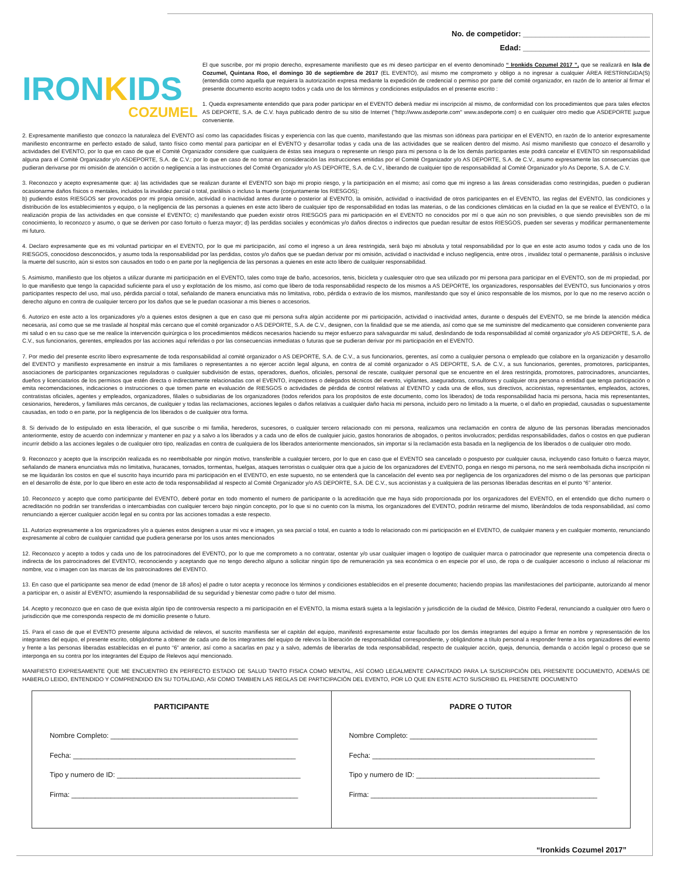No. de competidor: ______________________________
Edad: ______________________________
IRONKIDS
COZUMEL
El que suscribe, por mi propio derecho, expresamente manifiesto que es mi deseo participar en el evento denominado “ Ironkids Cozumel 2017 ”, que se realizará en Isla de Cozumel, Quintana Roo, el domingo 30 de septiembre de 2017 (EL EVENTO), así mismo me comprometo y obligo a no ingresar a cualquier ÁREA RESTRINGIDA(S) (entendida como aquella que requiera la autorización expresa mediante la expedición de credencial o permiso por parte del comité organizador, en razón de lo anterior al firmar el presente documento escrito acepto todos y cada uno de los términos y condiciones estipulados en el presente escrito :
1. Queda expresamente entendido que para poder participar en el EVENTO deberá mediar mi inscripción al mismo, de conformidad con los procedimientos que para tales efectos AS DEPORTE, S.A. de C.V. haya publicado dentro de su sitio de Internet ("http://www.asdeporte.com" www.asdeporte.com) o en cualquier otro medio que ASDEPORTE juzgue conveniente.
2. Expresamente manifiesto que conozco la naturaleza del EVENTO así como las capacidades físicas y experiencia con las que cuento, manifestando que las mismas son idóneas para participar en el EVENTO, en razón de lo anterior expresamente manifiesto encontrarme en perfecto estado de salud, tanto físico como mental para participar en el EVENTO y desarrollar todas y cada una de las actividades que se realicen dentro del mismo. Así mismo manifiesto que conozco el desarrollo y actividades del EVENTO, por lo que en caso de que el Comité Organizador considere que cualquiera de éstas sea insegura o represente un riesgo para mi persona o la de los demás participantes este podrá cancelar el EVENTO sin responsabilidad alguna para el Comité Organizador y/o ASDEPORTE, S.A. de C.V.; por lo que en caso de no tomar en consideración las instrucciones emitidas por el Comité Organizador y/o AS DEPORTE, S.A. de C.V., asumo expresamente las consecuencias que pudieran derivarse por mi omisión de atención o acción o negligencia a las instrucciones del Comité Organizador y/o AS DEPORTE, S.A. de C.V., liberando de cualquier tipo de responsabilidad al Comité Organizador y/o As Deporte, S.A. de C.V.
3. Reconozco y acepto expresamente que: a) las actividades que se realizan durante el EVENTO son bajo mi propio riesgo, y la participación en el mismo; así como que mi ingreso a las áreas consideradas como restringidas, pueden o pudieran ocasionarme daños físicos o mentales, incluidos la invalidez parcial o total, parálisis o incluso la muerte (conjuntamente los RIESGOS);
b) pudiendo estos RIESGOS ser provocados por mi propia omisión, actividad o inactividad antes durante o posterior al EVENTO, la omisión, actividad o inactividad de otros participantes en el EVENTO, las reglas del EVENTO, las condiciones y distribución de los establecimientos y equipo, o la negligencia de las personas a quienes en este acto libero de cualquier tipo de responsabilidad en todas las materias, o de las condiciones climáticas en la ciudad en la que se realice el EVENTO, o la realización propia de las actividades en que consiste el EVENTO; c) manifestando que pueden existir otros RIESGOS para mi participación en el EVENTO no conocidos por mí o que aún no son previsibles, o que siendo previsibles son de mi conocimiento, lo reconozco y asumo, o que se deriven por caso fortuito o fuerza mayor; d) las perdidas sociales y económicas y/o daños directos o indirectos que puedan resultar de estos RIESGOS, pueden ser severas y modificar permanentemente mi futuro.
4. Declaro expresamente que es mi voluntad participar en el EVENTO, por lo que mi participación, así como el ingreso a un área restringida, será bajo mi absoluta y total responsabilidad por lo que en este acto asumo todos y cada uno de los RIESGOS, conocidoso desconocidos, y asumo toda la responsabilidad por las perdidas, costos y/o daños que se puedan derivar por mi omisión, actividad o inactividad e incluso negligencia, entre otros , invalidez total o permanente, parálisis o inclusive la muerte del suscrito, aún si estos son causados en todo o en parte por la negligencia de las personas a quienes en este acto libero de cualquier responsabilidad.
5. Asimismo, manifiesto que los objetos a utilizar durante mi participación en el EVENTO, tales como traje de baño, accesorios, tenis, bicicleta y cualesquier otro que sea utilizado por mi persona para participar en el EVENTO, son de mi propiedad, por lo que manifiesto que tengo la capacidad suficiente para el uso y explotación de los mismo, así como que libero de toda responsabilidad respecto de los mismos a AS DEPORTE, los organizadores, responsables del EVENTO, sus funcionarios y otros participantes respecto del uso, mal uso, pérdida parcial o total, señalando de manera enunciativa más no limitativa, robo, pérdida o extravío de los mismos, manifestando que soy el único responsable de los mismos, por lo que no me reservo acción o derecho alguno en contra de cualquier tercero por los daños que se le puedan ocasionar a mis bienes o accesorios.
6. Autorizo en este acto a los organizadores y/o a quienes estos designen a que en caso que mi persona sufra algún accidente por mi participación, actividad o inactividad antes, durante o después del EVENTO, se me brinde la atención médica necesaria, así como que se me traslade al hospital más cercano que el comité organizador o AS DEPORTE, S.A. de C.V., designen, con la finalidad que se me atienda, así como que se me suministre del medicamento que consideren conveniente para mi salud o en su caso que se me realice la intervención quirúrgica o los procedimientos médicos necesarios haciendo su mejor esfuerzo para salvaguardar mi salud, deslindando de toda responsabilidad al comité organizador y/o AS DEPORTE, S.A. de C.V., sus funcionarios, gerentes, empleados por las acciones aquí referidas o por las consecuencias inmediatas o futuras que se pudieran derivar por mi participación en el EVENTO.
7. Por medio del presente escrito libero expresamente de toda responsabilidad al comité organizador o AS DEPORTE, S.A. de C.V., a sus funcionarios, gerentes, así como a cualquier persona o empleado que colabore en la organización y desarrollo del EVENTO y manifiesto expresamente en instruir a mis familiares o representantes a no ejercer acción legal alguna, en contra de al comité organizador o AS DEPORTE, S.A. de C.V., a sus funcionarios, gerentes, promotores, participantes, asociaciones de participantes organizaciones reguladoras o cualquier subdivisión de estas, operadores, dueños, oficiales, personal de rescate, cualquier personal que se encuentre en el área restringida, promotores, patrocinadores, anunciantes, dueños y licenciatarios de los permisos que estén directa o indirectamente relacionadas con el EVENTO, inspectores o delegados técnicos del evento, vigilantes, aseguradoras, consultores y cualquier otra persona o entidad que tenga participación o emita recomendaciones, indicaciones o instrucciones o que tomen parte en evaluación de RIESGOS o actividades de pérdida de control relativas al EVENTO y cada una de ellos, sus directivos, accionistas, representantes, empleados, actores, contratistas oficiales, agentes y empleados, organizadores, filiales o subsidiarias de los organizadores (todos referidos para los propósitos de este documento, como los liberados) de toda responsabilidad hacia mi persona, hacia mis representantes, cesionarios, herederos, y familiares más cercanos, de cualquier y todas las reclamaciones, acciones legales o daños relativas a cualquier daño hacia mi persona, incluido pero no limitado a la muerte, o el daño en propiedad, causadas o supuestamente causadas, en todo o en parte, por la negligencia de los liberados o de cualquier otra forma.
8. Si derivado de lo estipulado en esta liberación, el que suscribe o mi familia, herederos, sucesores, o cualquier tercero relacionado con mi persona, realizamos una reclamación en contra de alguno de las personas liberadas mencionados anteriormente, estoy de acuerdo con indemnizar y mantener en paz y a salvo a los liberados y a cada uno de ellos de cualquier juicio, gastos honorarios de abogados, o peritos involucrados; perdidas responsabilidades, daños o costos en que pudieran incurrir debido a las acciones legales o de cualquier otro tipo, realizadas en contra de cualquiera de los liberados anteriormente mencionados, sin importar si la reclamación esta basada en la negligencia de los liberados o de cualquier otro modo.
9. Reconozco y acepto que la inscripción realizada es no reembolsable por ningún motivo, transferible a cualquier tercero, por lo que en caso que el EVENTO sea cancelado o pospuesto por cualquier causa, incluyendo caso fortuito o fuerza mayor, señalando de manera enunciativa más no limitativa, huracanes, tornados, tormentas, huelgas, ataques terroristas o cualquier otra que a juicio de los organizadores del EVENTO, ponga en riesgo mi persona, no me será reembolsada dicha inscripción ni se me liquidarán los costos en que el suscrito haya incurrido para mi participación en el EVENTO, en este supuesto, no se entenderá que la cancelación del evento sea por negligencia de los organizadores del mismo o de las personas que participan en el desarrollo de éste, por lo que libero en este acto de toda responsabilidad al respecto al Comité Organizador y/o AS DEPORTE, S.A. DE C.V., sus accionistas y a cualquiera de las personas liberadas descritas en el punto “6” anterior.
10. Reconozco y acepto que como participante del EVENTO, deberé portar en todo momento el numero de participante o la acreditación que me haya sido proporcionada por los organizadores del EVENTO, en el entendido que dicho numero o acreditación no podrán ser transferidas o intercambiadas con cualquier tercero bajo ningún concepto, por lo que si no cuento con la misma, los organizadores del EVENTO, podrán retirarme del mismo, liberándolos de toda responsabilidad, así como renunciando a ejercer cualquier acción legal en su contra por las acciones tomadas a este respecto.
11. Autorizo expresamente a los organizadores y/o a quienes estos designen a usar mi voz e imagen, ya sea parcial o total, en cuanto a todo lo relacionado con mi participación en el EVENTO, de cualquier manera y en cualquier momento, renunciando expresamente al cobro de cualquier cantidad que pudiera generarse por los usos antes mencionados
12. Reconozco y acepto a todos y cada uno de los patrocinadores del EVENTO, por lo que me comprometo a no contratar, ostentar y/o usar cualquier imagen o logotipo de cualquier marca o patrocinador que represente una competencia directa o indirecta de los patrocinadores del EVENTO, reconociendo y aceptando que no tengo derecho alguno a solicitar ningún tipo de remuneración ya sea económica o en especie por el uso, de ropa o de cualquier accesorio o incluso al relacionar mi nombre, voz o imagen con las marcas de los patrocinadores del EVENTO.
13. En caso que el participante sea menor de edad (menor de 18 años) el padre o tutor acepta y reconoce los términos y condiciones establecidos en el presente documento; haciendo propias las manifestaciones del participante, autorizando al menor a participar en, o asistir al EVENTO; asumiendo la responsabilidad de su seguridad y bienestar como padre o tutor del mismo.
14. Acepto y reconozco que en caso de que exista algún tipo de controversia respecto a mi participación en el EVENTO, la misma estará sujeta a la legislación y jurisdicción de la ciudad de México, Distrito Federal, renunciando a cualquier otro fuero o jurisdicción que me corresponda respecto de mi domicilio presente o futuro.
15. Para el caso de que el EVENTO presente alguna actividad de relevos, el suscrito manifiesta ser el capitán del equipo, manifestó expresamente estar facultado por los demás integrantes del equipo a firmar en nombre y representación de los integrantes del equipo, el presente escrito, obligándome a obtener de cada uno de los integrantes del equipo de relevos la liberación de responsabilidad correspondiente, y obligándome a título personal a responder frente a los organizadores del evento y frente a las personas liberadas establecidas en el punto “6” anterior, así como a sacarlas en paz y a salvo, además de liberarlas de toda responsabilidad, respecto de cualquier acción, queja, denuncia, demanda o acción legal o proceso que se interponga en su contra por los integrantes del Equipo de Relevos aquí mencionado.
MANIFIESTO EXPRESAMENTE QUE ME ENCUENTRO EN PERFECTO ESTADO DE SALUD TANTO FISICA COMO MENTAL, ASÍ COMO LEGALMENTE CAPACITADO PARA LA SUSCRIPCIÓN DEL PRESENTE DOCUMENTO, ADEMÁS DE HABERLO LEIDO, ENTENDIDO Y COMPRENDIDO EN SU TOTALIDAD, ASI COMO TAMBIEN LAS REGLAS DE PARTICIPACIÓN DEL EVENTO, POR LO QUE EN ESTE ACTO SUSCRIBO EL PRESENTE DOCUMENTO
| PARTICIPANTE Nombre Completo: ________________________________________________ Fecha: _________________________________________________________ Tipo y numero de ID: _______________________________________________ Firma: __________________________________________________________ | PADRE O TUTOR Nombre Completo: ________________________________________________ Fecha: _________________________________________________________ Tipo y numero de ID: _______________________________________________ Firma: __________________________________________________________ |
“Ironkids Cozumel 2017”